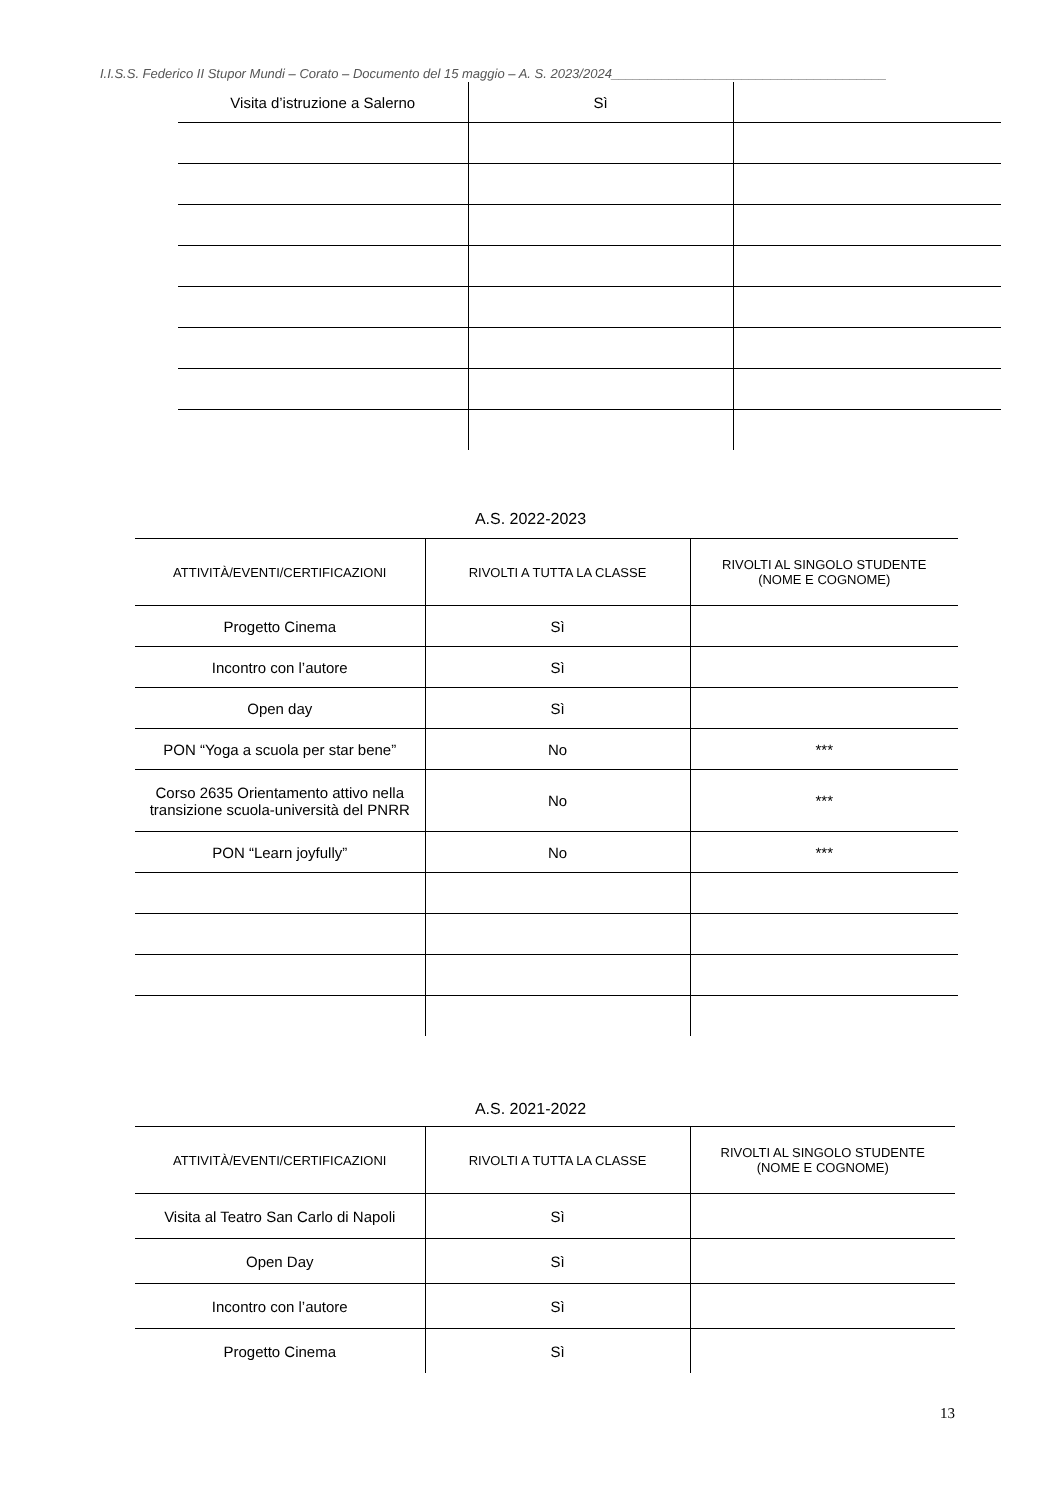I.I.S.S. Federico II Stupor Mundi – Corato – Documento del 15 maggio – A. S. 2023/2024______________________________________
| Visita d’istruzione a Salerno | Sì | |
A.S. 2022-2023
| ATTIVITÀ/EVENTI/CERTIFICAZIONI | RIVOLTI A TUTTA LA CLASSE | RIVOLTI AL SINGOLO STUDENTE (NOME E COGNOME) |
| Progetto Cinema | Sì | |
| Incontro con l’autore | Sì | |
| Open day | Sì | |
| PON “Yoga a scuola per star bene” | No | *** |
| Corso 2635 Orientamento attivo nella transizione scuola-università del PNRR | No | *** |
| PON “Learn joyfully” | No | *** |
A.S. 2021-2022
| ATTIVITÀ/EVENTI/CERTIFICAZIONI | RIVOLTI A TUTTA LA CLASSE | RIVOLTI AL SINGOLO STUDENTE (NOME E COGNOME) |
| Visita al Teatro San Carlo di Napoli | Sì | |
| Open Day | Sì | |
| Incontro con l’autore | Sì | |
| Progetto Cinema | Sì | |
13